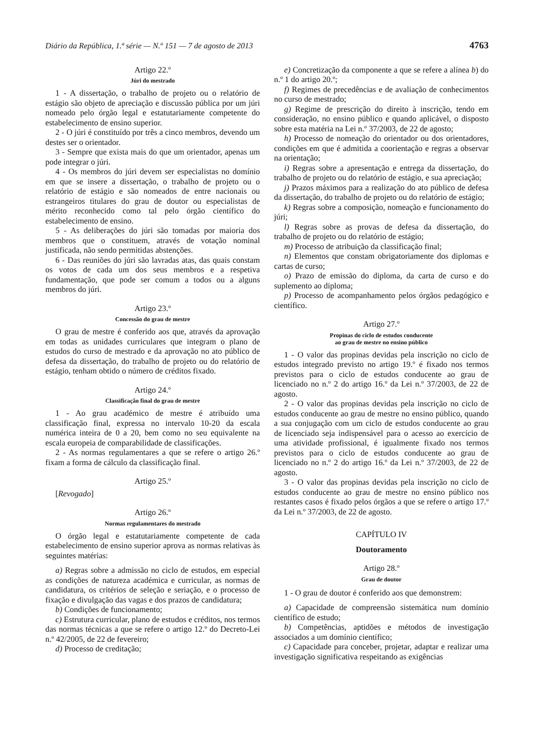Diário da República, 1.ª série — N.º 151 — 7 de agosto de 2013 4763
Artigo 22.º
Júri do mestrado
1 - A dissertação, o trabalho de projeto ou o relatório de estágio são objeto de apreciação e discussão pública por um júri nomeado pelo órgão legal e estatutariamente competente do estabelecimento de ensino superior.
2 - O júri é constituído por três a cinco membros, devendo um destes ser o orientador.
3 - Sempre que exista mais do que um orientador, apenas um pode integrar o júri.
4 - Os membros do júri devem ser especialistas no domínio em que se insere a dissertação, o trabalho de projeto ou o relatório de estágio e são nomeados de entre nacionais ou estrangeiros titulares do grau de doutor ou especialistas de mérito reconhecido como tal pelo órgão científico do estabelecimento de ensino.
5 - As deliberações do júri são tomadas por maioria dos membros que o constituem, através de votação nominal justificada, não sendo permitidas abstenções.
6 - Das reuniões do júri são lavradas atas, das quais constam os votos de cada um dos seus membros e a respetiva fundamentação, que pode ser comum a todos ou a alguns membros do júri.
Artigo 23.º
Concessão do grau de mestre
O grau de mestre é conferido aos que, através da aprovação em todas as unidades curriculares que integram o plano de estudos do curso de mestrado e da aprovação no ato público de defesa da dissertação, do trabalho de projeto ou do relatório de estágio, tenham obtido o número de créditos fixado.
Artigo 24.º
Classificação final do grau de mestre
1 - Ao grau académico de mestre é atribuído uma classificação final, expressa no intervalo 10-20 da escala numérica inteira de 0 a 20, bem como no seu equivalente na escala europeia de comparabilidade de classificações.
2 - As normas regulamentares a que se refere o artigo 26.º fixam a forma de cálculo da classificação final.
Artigo 25.º
[Revogado]
Artigo 26.º
Normas regulamentares do mestrado
O órgão legal e estatutariamente competente de cada estabelecimento de ensino superior aprova as normas relativas às seguintes matérias:
a) Regras sobre a admissão no ciclo de estudos, em especial as condições de natureza académica e curricular, as normas de candidatura, os critérios de seleção e seriação, e o processo de fixação e divulgação das vagas e dos prazos de candidatura;
b) Condições de funcionamento;
c) Estrutura curricular, plano de estudos e créditos, nos termos das normas técnicas a que se refere o artigo 12.º do Decreto-Lei n.º 42/2005, de 22 de fevereiro;
d) Processo de creditação;
e) Concretização da componente a que se refere a alínea b) do n.º 1 do artigo 20.º;
f) Regimes de precedências e de avaliação de conhecimentos no curso de mestrado;
g) Regime de prescrição do direito à inscrição, tendo em consideração, no ensino público e quando aplicável, o disposto sobre esta matéria na Lei n.º 37/2003, de 22 de agosto;
h) Processo de nomeação do orientador ou dos orientadores, condições em que é admitida a coorientação e regras a observar na orientação;
i) Regras sobre a apresentação e entrega da dissertação, do trabalho de projeto ou do relatório de estágio, e sua apreciação;
j) Prazos máximos para a realização do ato público de defesa da dissertação, do trabalho de projeto ou do relatório de estágio;
k) Regras sobre a composição, nomeação e funcionamento do júri;
l) Regras sobre as provas de defesa da dissertação, do trabalho de projeto ou do relatório de estágio;
m) Processo de atribuição da classificação final;
n) Elementos que constam obrigatoriamente dos diplomas e cartas de curso;
o) Prazo de emissão do diploma, da carta de curso e do suplemento ao diploma;
p) Processo de acompanhamento pelos órgãos pedagógico e científico.
Artigo 27.º
Propinas do ciclo de estudos conducente
ao grau de mestre no ensino público
1 - O valor das propinas devidas pela inscrição no ciclo de estudos integrado previsto no artigo 19.º é fixado nos termos previstos para o ciclo de estudos conducente ao grau de licenciado no n.º 2 do artigo 16.º da Lei n.º 37/2003, de 22 de agosto.
2 - O valor das propinas devidas pela inscrição no ciclo de estudos conducente ao grau de mestre no ensino público, quando a sua conjugação com um ciclo de estudos conducente ao grau de licenciado seja indispensável para o acesso ao exercício de uma atividade profissional, é igualmente fixado nos termos previstos para o ciclo de estudos conducente ao grau de licenciado no n.º 2 do artigo 16.º da Lei n.º 37/2003, de 22 de agosto.
3 - O valor das propinas devidas pela inscrição no ciclo de estudos conducente ao grau de mestre no ensino público nos restantes casos é fixado pelos órgãos a que se refere o artigo 17.º da Lei n.º 37/2003, de 22 de agosto.
CAPÍTULO IV
Doutoramento
Artigo 28.º
Grau de doutor
1 - O grau de doutor é conferido aos que demonstrem:
a) Capacidade de compreensão sistemática num domínio científico de estudo;
b) Competências, aptidões e métodos de investigação associados a um domínio científico;
c) Capacidade para conceber, projetar, adaptar e realizar uma investigação significativa respeitando as exigências